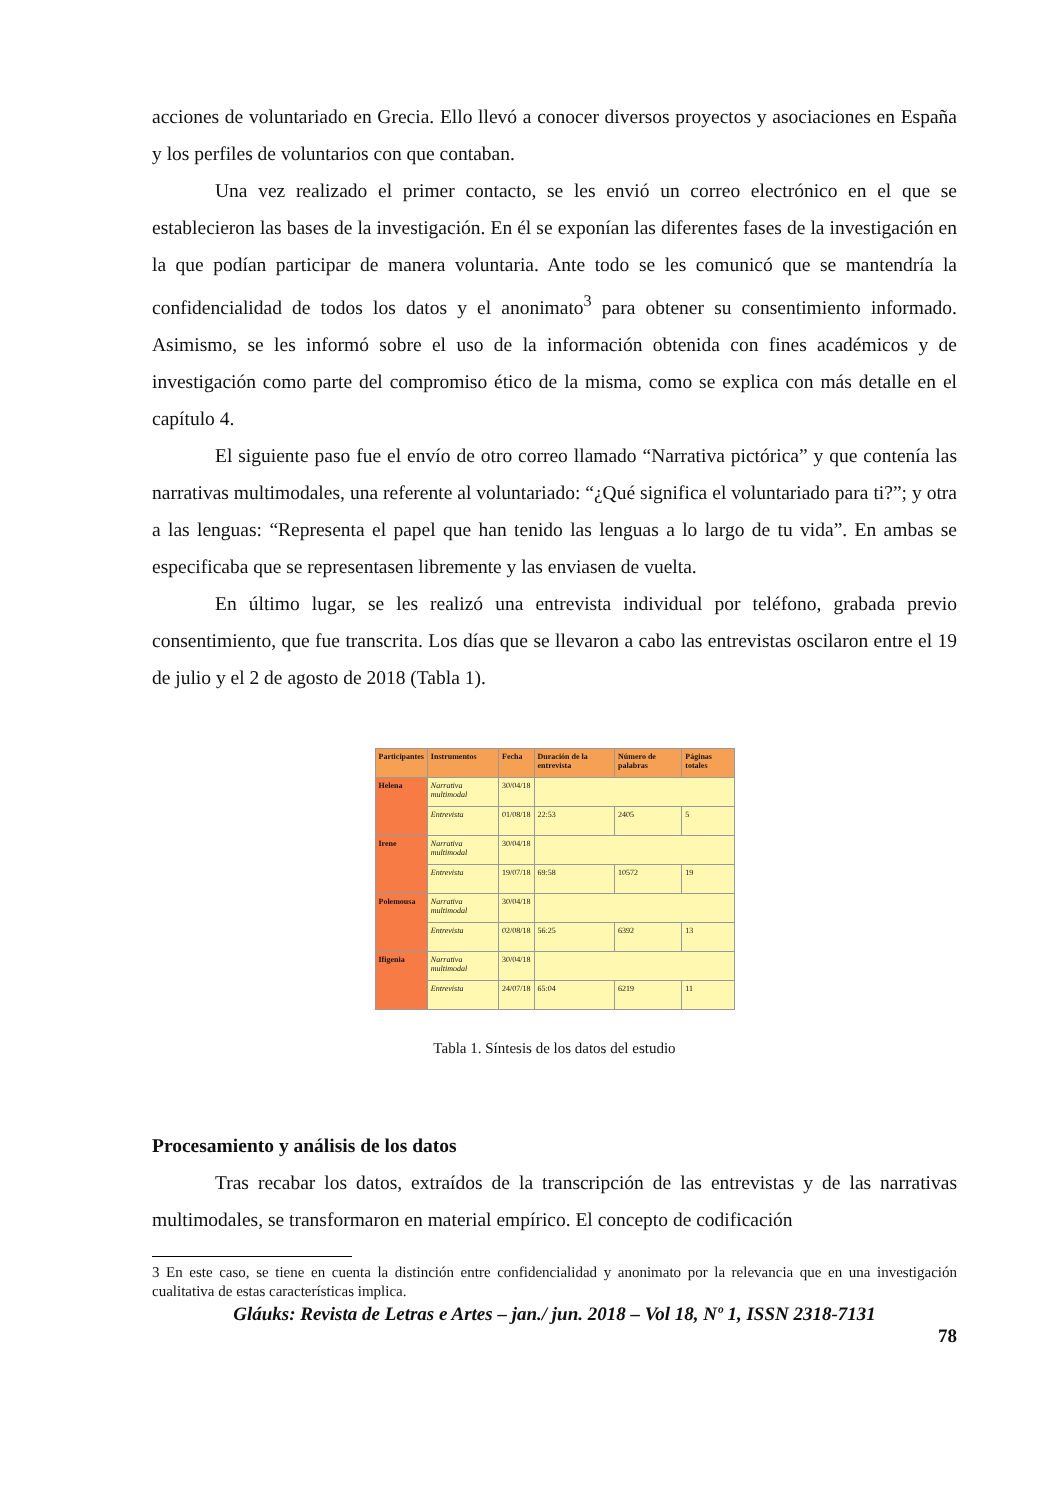acciones de voluntariado en Grecia. Ello llevó a conocer diversos proyectos y asociaciones en España y los perfiles de voluntarios con que contaban.
Una vez realizado el primer contacto, se les envió un correo electrónico en el que se establecieron las bases de la investigación. En él se exponían las diferentes fases de la investigación en la que podían participar de manera voluntaria. Ante todo se les comunicó que se mantendría la confidencialidad de todos los datos y el anonimato<sup>3</sup> para obtener su consentimiento informado. Asimismo, se les informó sobre el uso de la información obtenida con fines académicos y de investigación como parte del compromiso ético de la misma, como se explica con más detalle en el capítulo 4.
El siguiente paso fue el envío de otro correo llamado “Narrativa pictórica” y que contenía las narrativas multimodales, una referente al voluntariado: “¿Qué significa el voluntariado para ti?”; y otra a las lenguas: “Representa el papel que han tenido las lenguas a lo largo de tu vida”. En ambas se especificaba que se representasen libremente y las enviasen de vuelta.
En último lugar, se les realizó una entrevista individual por teléfono, grabada previo consentimiento, que fue transcrita. Los días que se llevaron a cabo las entrevistas oscilaron entre el 19 de julio y el 2 de agosto de 2018 (Tabla 1).
| Participantes | Instrumentos | Fecha | Duración de la entrevista | Número de palabras | Páginas totales |
| --- | --- | --- | --- | --- | --- |
| Helena | Narrativa multimodal | 30/04/18 | | | |
| | Entrevista | 01/08/18 | 22:53 | 2405 | 5 |
| Irene | Narrativa multimodal | 30/04/18 | | | |
| | Entrevista | 19/07/18 | 69:58 | 10572 | 19 |
| Polemousa | Narrativa multimodal | 30/04/18 | | | |
| | Entrevista | 02/08/18 | 56:25 | 6392 | 13 |
| Ifigenia | Narrativa multimodal | 30/04/18 | | | |
| | Entrevista | 24/07/18 | 65:04 | 6219 | 11 |
Tabla 1. Síntesis de los datos del estudio
Procesamiento y análisis de los datos
Tras recabar los datos, extraídos de la transcripción de las entrevistas y de las narrativas multimodales, se transformaron en material empírico. El concepto de codificación
3 En este caso, se tiene en cuenta la distinción entre confidencialidad y anonimato por la relevancia que en una investigación cualitativa de estas características implica.
Gláuks: Revista de Letras e Artes – jan./ jun. 2018 – Vol 18, Nº 1, ISSN 2318-7131
78